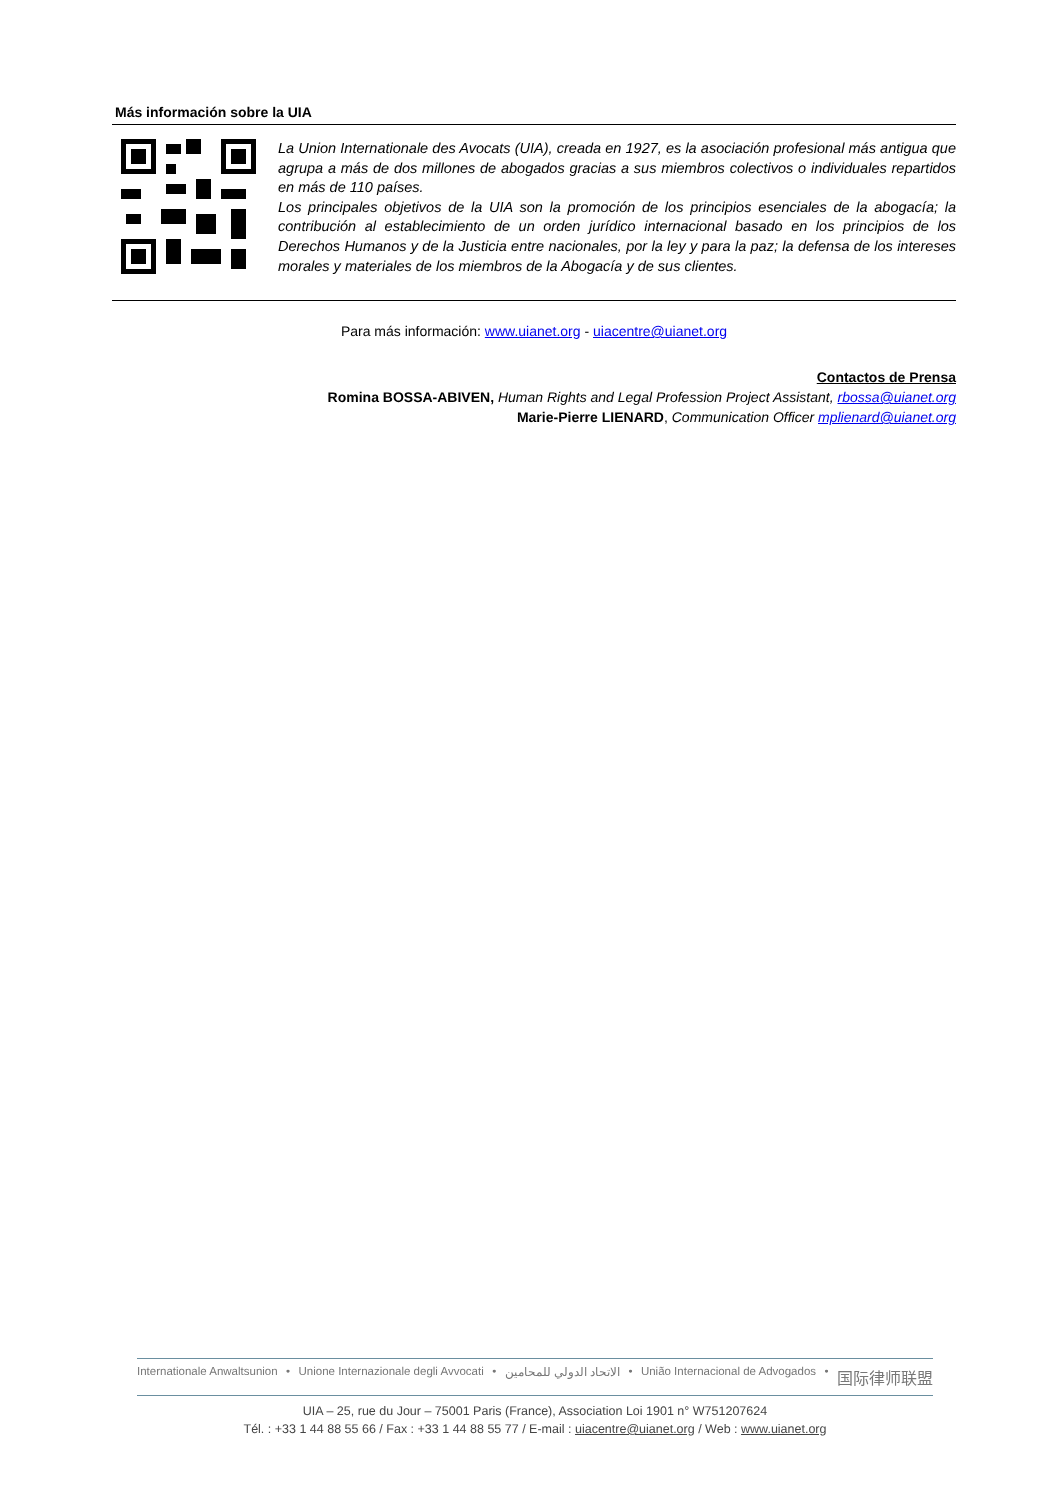Más información sobre la UIA
La Union Internationale des Avocats (UIA), creada en 1927, es la asociación profesional más antigua que agrupa a más de dos millones de abogados gracias a sus miembros colectivos o individuales repartidos en más de 110 países.
Los principales objetivos de la UIA son la promoción de los principios esenciales de la abogacía; la contribución al establecimiento de un orden jurídico internacional basado en los principios de los Derechos Humanos y de la Justicia entre nacionales, por la ley y para la paz; la defensa de los intereses morales y materiales de los miembros de la Abogacía y de sus clientes.
Para más información: www.uianet.org - uiacentre@uianet.org
Contactos de Prensa
Romina BOSSA-ABIVEN, Human Rights and Legal Profession Project Assistant, rbossa@uianet.org
Marie-Pierre LIENARD, Communication Officer mplienard@uianet.org
Internationale Anwaltsunion • Unione Internazionale degli Avvocati • الاتحاد الدولي للمحامين • União Internacional de Advogados • 国际律师联盟
UIA – 25, rue du Jour – 75001 Paris (France), Association Loi 1901 n° W751207624
Tél. : +33 1 44 88 55 66 / Fax : +33 1 44 88 55 77 / E-mail : uiacentre@uianet.org / Web : www.uianet.org